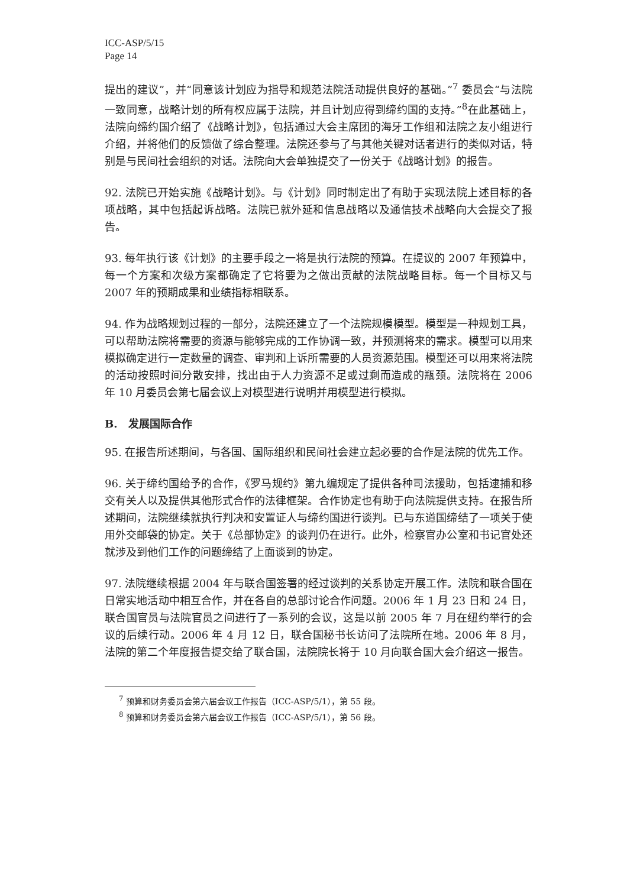ICC-ASP/5/15
Page 14
提出的建议”，并“同意该计划应为指导和规范法院活动提供良好的基础。”<sup>7</sup> 委员会“与法院一致同意，战略计划的所有权应属于法院，并且计划应得到缔约国的支持。”<sup>8</sup>在此基础上，法院向缔约国介绍了《战略计划》，包括通过大会主席团的海牙工作组和法院之友小组进行介绍，并将他们的反馈做了综合整理。法院还参与了与其他关键对话者进行的类似对话，特别是与民间社会组织的对话。法院向大会单独提交了一份关于《战略计划》的报告。
92. 法院已开始实施《战略计划》。与《计划》同时制定出了有助于实现法院上述目标的各项战略，其中包括起诉战略。法院已就外延和信息战略以及通信技术战略向大会提交了报告。
93. 每年执行该《计划》的主要手段之一将是执行法院的预算。在提议的 2007 年预算中，每一个方案和次级方案都确定了它将要为之做出贡献的法院战略目标。每一个目标又与 2007 年的预期成果和业绩指标相联系。
94. 作为战略规划过程的一部分，法院还建立了一个法院规模模型。模型是一种规划工具，可以帮助法院将需要的资源与能够完成的工作协调一致，并预测将来的需求。模型可以用来模拟确定进行一定数量的调查、审判和上诉所需要的人员资源范围。模型还可以用来将法院的活动按照时间分散安排，找出由于人力资源不足或过剩而造成的瓶颈。法院将在 2006 年 10 月委员会第七届会议上对模型进行说明并用模型进行模拟。
B. 发展国际合作
95. 在报告所述期间，与各国、国际组织和民间社会建立起必要的合作是法院的优先工作。
96. 关于缔约国给予的合作，《罗马规约》第九编规定了提供各种司法援助，包括逮捕和移交有关人以及提供其他形式合作的法律框架。合作协定也有助于向法院提供支持。在报告所述期间，法院继续就执行判决和安置证人与缔约国进行谈判。已与东道国缔结了一项关于使用外交邮袋的协定。关于《总部协定》的谈判仍在进行。此外，检察官办公室和书记官处还就涉及到他们工作的问题缔结了上面谈到的协定。
97. 法院继续根据 2004 年与联合国签署的经过谈判的关系协定开展工作。法院和联合国在日常实地活动中相互合作，并在各自的总部讨论合作问题。2006 年 1 月 23 日和 24 日，联合国官员与法院官员之间进行了一系列的会议，这是以前 2005 年 7 月在纽约举行的会议的后续行动。2006 年 4 月 12 日，联合国秘书长访问了法院所在地。2006 年 8 月，法院的第二个年度报告提交给了联合国，法院院长将于 10 月向联合国大会介绍这一报告。
<sup>7</sup> 预算和财务委员会第六届会议工作报告（ICC-ASP/5/1），第 55 段。
<sup>8</sup> 预算和财务委员会第六届会议工作报告（ICC-ASP/5/1），第 56 段。